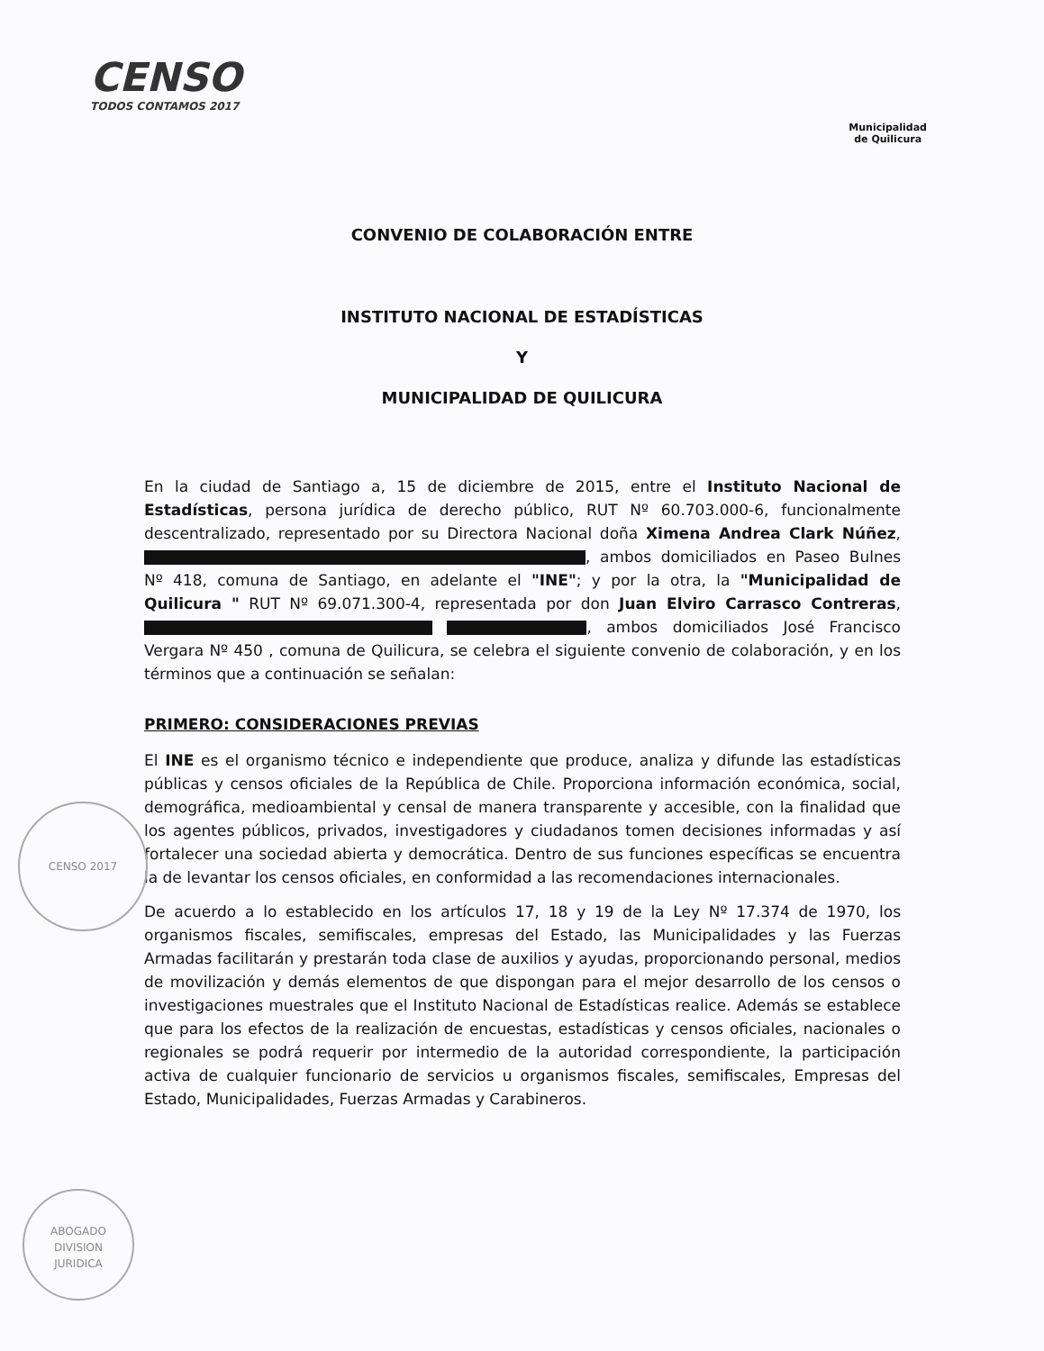CENSO
TODOS CONTAMOS 2017
Municipalidad
de Quilicura
CONVENIO DE COLABORACIÓN ENTRE
INSTITUTO NACIONAL DE ESTADÍSTICAS
Y
MUNICIPALIDAD DE QUILICURA
En la ciudad de Santiago a, 15 de diciembre de 2015, entre el Instituto Nacional de Estadísticas, persona jurídica de derecho público, RUT Nº 60.703.000-6, funcionalmente descentralizado, representado por su Directora Nacional doña Ximena Andrea Clark Núñez, , ambos domiciliados en Paseo Bulnes Nº 418, comuna de Santiago, en adelante el "INE"; y por la otra, la "Municipalidad de Quilicura " RUT Nº 69.071.300-4, representada por don Juan Elviro Carrasco Contreras, , ambos domiciliados José Francisco Vergara Nº 450 , comuna de Quilicura, se celebra el siguiente convenio de colaboración, y en los términos que a continuación se señalan:
PRIMERO: CONSIDERACIONES PREVIAS
El INE es el organismo técnico e independiente que produce, analiza y difunde las estadísticas públicas y censos oficiales de la República de Chile. Proporciona información económica, social, demográfica, medioambiental y censal de manera transparente y accesible, con la finalidad que los agentes públicos, privados, investigadores y ciudadanos tomen decisiones informadas y así fortalecer una sociedad abierta y democrática. Dentro de sus funciones específicas se encuentra la de levantar los censos oficiales, en conformidad a las recomendaciones internacionales.
De acuerdo a lo establecido en los artículos 17, 18 y 19 de la Ley Nº 17.374 de 1970, los organismos fiscales, semifiscales, empresas del Estado, las Municipalidades y las Fuerzas Armadas facilitarán y prestarán toda clase de auxilios y ayudas, proporcionando personal, medios de movilización y demás elementos de que dispongan para el mejor desarrollo de los censos o investigaciones muestrales que el Instituto Nacional de Estadísticas realice. Además se establece que para los efectos de la realización de encuestas, estadísticas y censos oficiales, nacionales o regionales se podrá requerir por intermedio de la autoridad correspondiente, la participación activa de cualquier funcionario de servicios u organismos fiscales, semifiscales, Empresas del Estado, Municipalidades, Fuerzas Armadas y Carabineros.
CENSO 2017
ABOGADO
DIVISION
JURIDICA